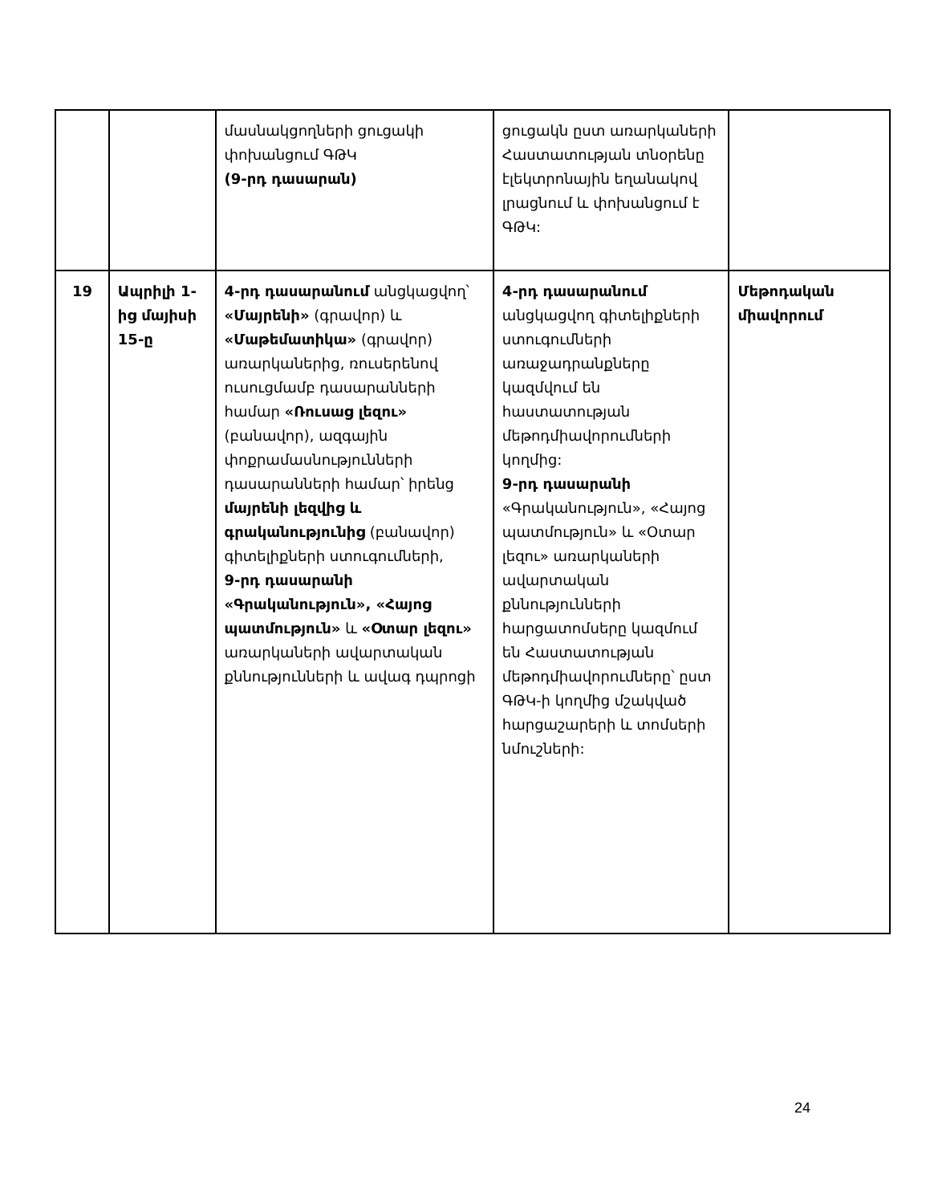| | | մասնակցողների ցուցակի փոխանցում ԳԹԿ (9-րդ դասարան) | ցուցակն ըստ առարկաների Հաստատության տնօրենը էլեկտրոնային եղանակով լրացնում և փոխանցում է ԳԹԿ: | |
| 19 | Ապրիլի 1-ից մայիսի 15-ը | 4-րդ դասարանում անցկացվող՝ «Մայրենի» (գրավոր) և «Մաթեմատիկա» (գրավոր) առարկաներից, ռուսերենով ուսուցմամբ դասարանների համար «Ռուսաց լեզու» (բանավոր), ազգային փոքրամասնությունների դասարանների համար՝ իրենց մայրենի լեզվից և գրականությունից (բանավոր) գիտելիքների ստուգումների, 9-րդ դասարանի «Գրականություն», «Հայոց պատմություն» և «Օտար լեզու» առարկաների ավարտական քննությունների և ավագ դպրոցի | 4-րդ դասարանում անցկացվող գիտելիքների ստուգումների առաջադրանքները կազմվում են հաստատության մեթոդմիավորումների կողմից: 9-րդ դասարանի «Գրականություն», «Հայոց պատմություն» և «Օտար լեզու» առարկաների ավարտական քննությունների հարցատոմսերը կազմում են Հաստատության մեթոդմիավորումները՝ ըստ ԳԹԿ-ի կողմից մշակված հարցաշարերի և տոմսերի նմուշների: | Մեթոդական միավորում |
24